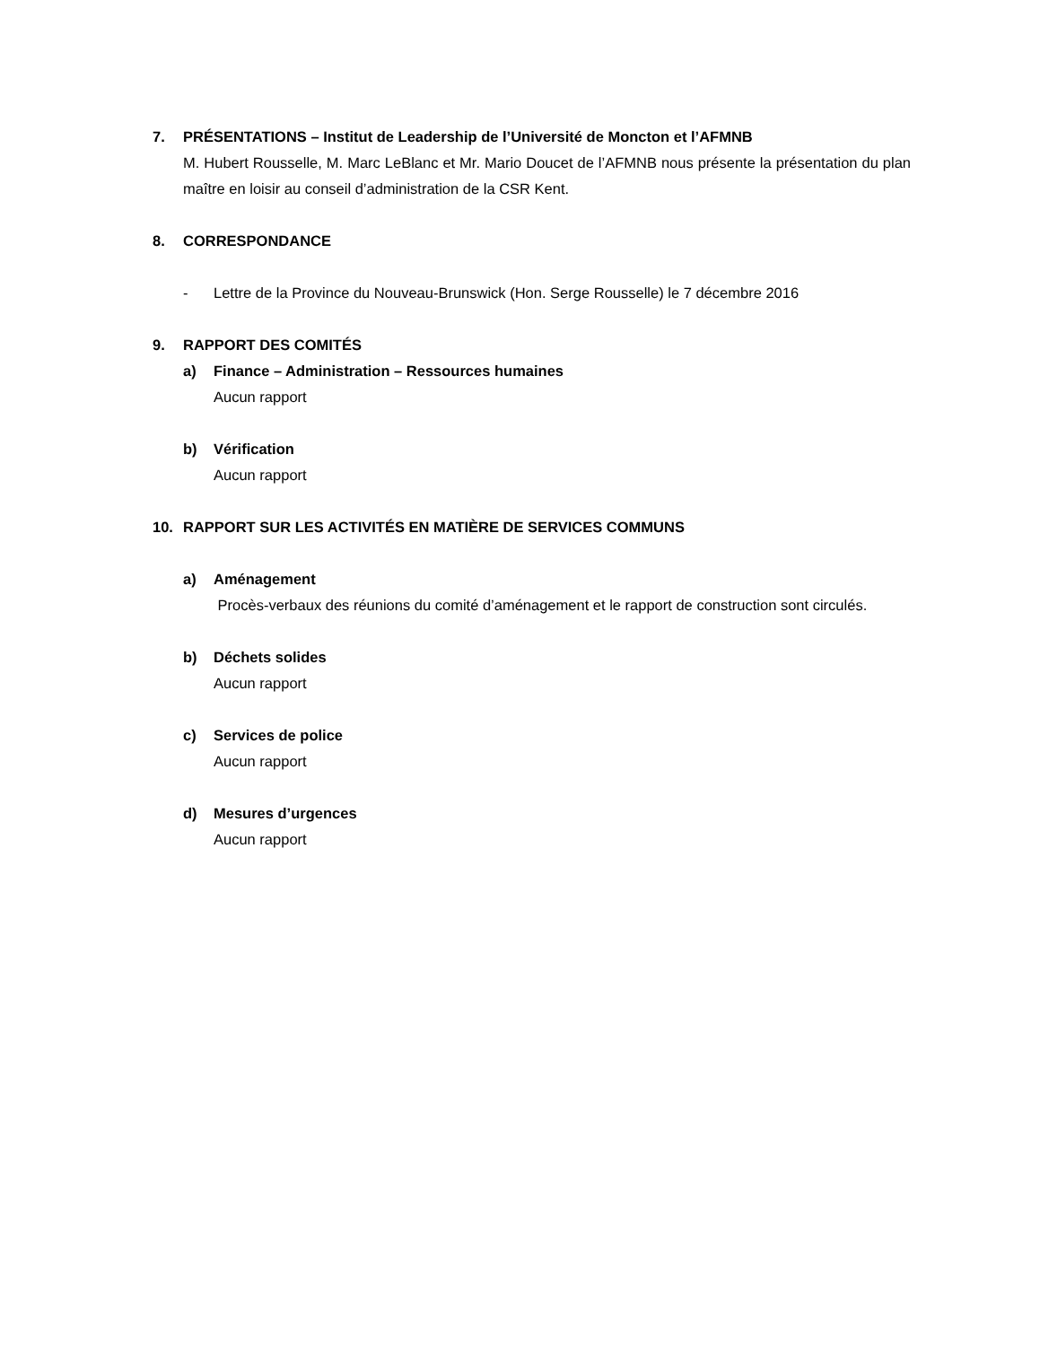7. PRÉSENTATIONS – Institut de Leadership de l’Université de Moncton et l’AFMNB
M. Hubert Rousselle, M. Marc LeBlanc et Mr. Mario Doucet de l’AFMNB nous présente la présentation du plan maître en loisir au conseil d’administration de la CSR Kent.
8. CORRESPONDANCE
- Lettre de la Province du Nouveau-Brunswick (Hon. Serge Rousselle) le 7 décembre 2016
9. RAPPORT DES COMITÉS
a) Finance – Administration – Ressources humaines
Aucun rapport
b) Vérification
Aucun rapport
10. RAPPORT SUR LES ACTIVITÉS EN MATIÈRE DE SERVICES COMMUNS
a) Aménagement
Procès-verbaux des réunions du comité d’aménagement et le rapport de construction sont circulés.
b) Déchets solides
Aucun rapport
c) Services de police
Aucun rapport
d) Mesures d’urgences
Aucun rapport